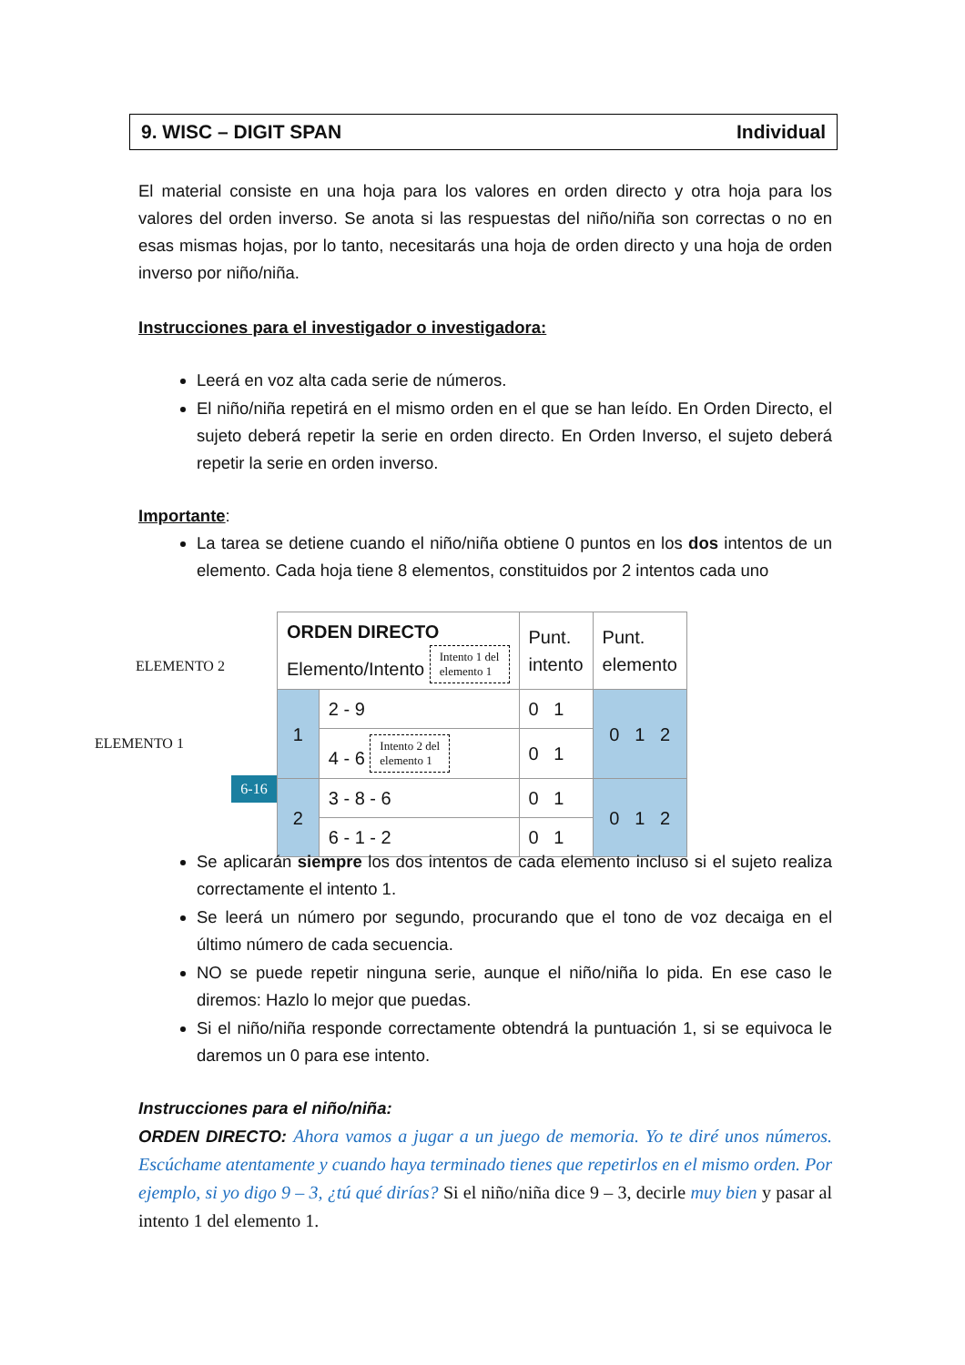9. WISC – DIGIT SPAN Individual
El material consiste en una hoja para los valores en orden directo y otra hoja para los valores del orden inverso. Se anota si las respuestas del niño/niña son correctas o no en esas mismas hojas, por lo tanto, necesitarás una hoja de orden directo y una hoja de orden inverso por niño/niña.
Instrucciones para el investigador o investigadora:
Leerá en voz alta cada serie de números.
El niño/niña repetirá en el mismo orden en el que se han leído. En Orden Directo, el sujeto deberá repetir la serie en orden directo. En Orden Inverso, el sujeto deberá repetir la serie en orden inverso.
Importante:
La tarea se detiene cuando el niño/niña obtiene 0 puntos en los dos intentos de un elemento. Cada hoja tiene 8 elementos, constituidos por 2 intentos cada uno
ELEMENTO 2
ELEMENTO 1
6-16
| ORDEN DIRECTO Elemento/Intento Intento 1 del elemento 1 | | Punt. intento | Punt. elemento |
| 1 | 2 - 9 | 0 1 | 0 1 2 |
| | 4 - 6 Intento 2 del elemento 1 | 0 1 | |
| 2 | 3 - 8 - 6 | 0 1 | 0 1 2 |
| | 6 - 1 - 2 | 0 1 | |
Se aplicarán siempre los dos intentos de cada elemento incluso si el sujeto realiza correctamente el intento 1.
Se leerá un número por segundo, procurando que el tono de voz decaiga en el último número de cada secuencia.
NO se puede repetir ninguna serie, aunque el niño/niña lo pida. En ese caso le diremos: Hazlo lo mejor que puedas.
Si el niño/niña responde correctamente obtendrá la puntuación 1, si se equivoca le daremos un 0 para ese intento.
Instrucciones para el niño/niña:
ORDEN DIRECTO: Ahora vamos a jugar a un juego de memoria. Yo te diré unos números. Escúchame atentamente y cuando haya terminado tienes que repetirlos en el mismo orden. Por ejemplo, si yo digo 9 – 3, ¿tú qué dirías? Si el niño/niña dice 9 – 3, decirle muy bien y pasar al intento 1 del elemento 1.